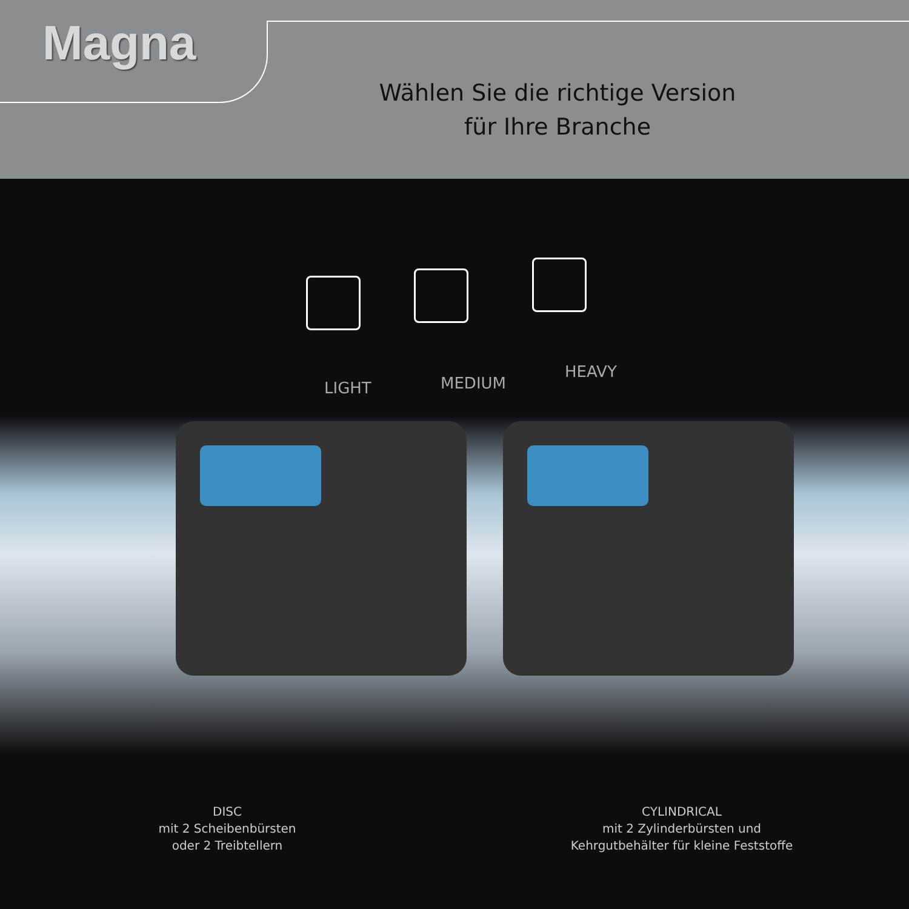Magna
Wählen Sie die richtige Version
für Ihre Branche
LIGHT MEDIUM
HEAVY
DISC
mit 2 Scheibenbürsten
oder 2 Treibtellern
CYLINDRICAL
mit 2 Zylinderbürsten und
Kehrgutbehälter für kleine Feststoffe